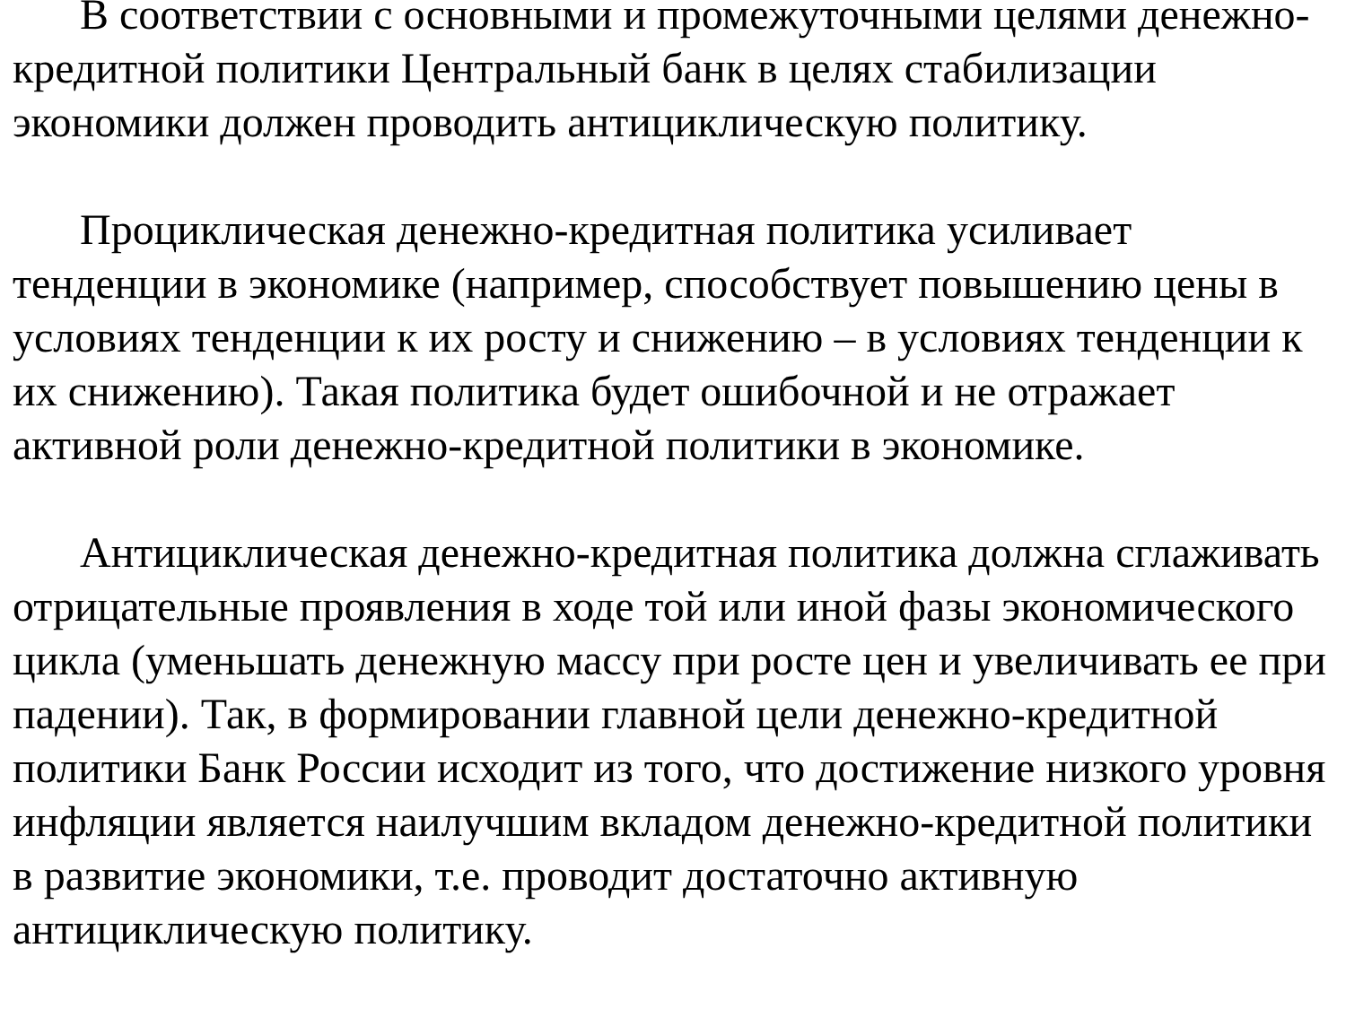В соответствии с основными и промежуточными целями денежно-кредитной политики Центральный банк в целях стабилизации экономики должен проводить антициклическую политику.
Проциклическая денежно-кредитная политика усиливает тенденции в экономике (например, способствует повышению цены в условиях тенденции к их росту и снижению – в условиях тенденции к их снижению). Такая политика будет ошибочной и не отражает активной роли денежно-кредитной политики в экономике.
Антициклическая денежно-кредитная политика должна сглаживать отрицательные проявления в ходе той или иной фазы экономического цикла (уменьшать денежную массу при росте цен и увеличивать ее при падении). Так, в формировании главной цели денежно-кредитной политики Банк России исходит из того, что достижение низкого уровня инфляции является наилучшим вкладом денежно-кредитной политики в развитие экономики, т.е. проводит достаточно активную антициклическую политику.